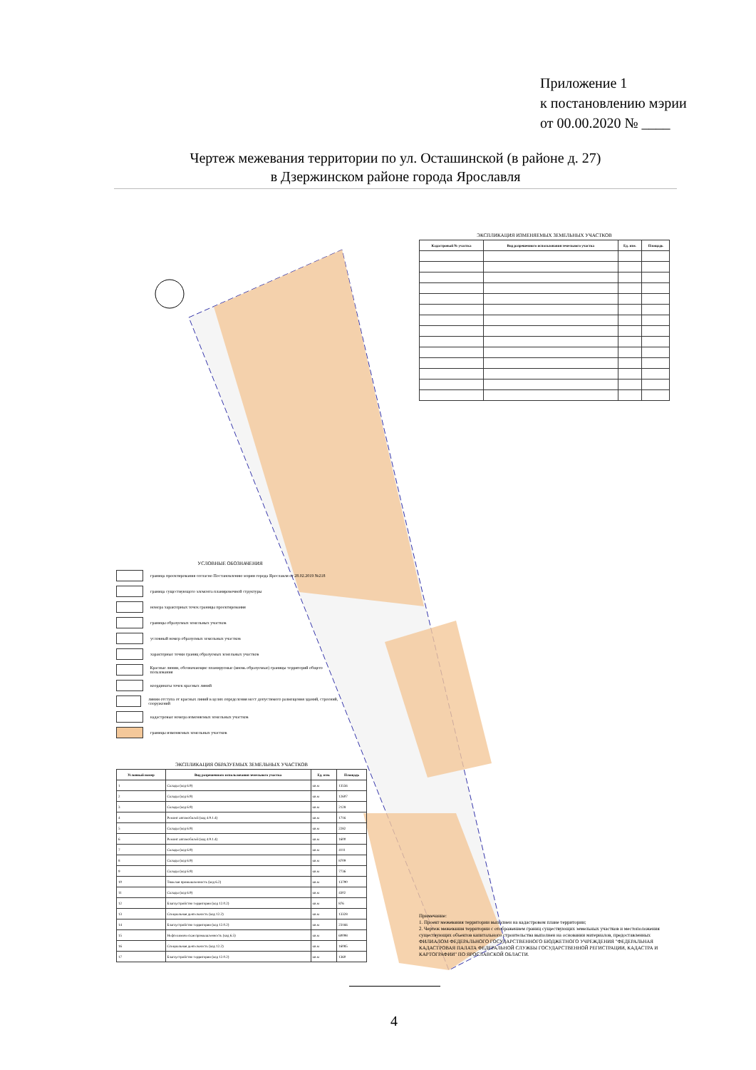Приложение 1
к постановлению мэрии
от 00.00.2020 № ____
Чертеж межевания территории по ул. Осташинской (в районе д. 27)
в Дзержинском районе города Ярославля
ЭКСПЛИКАЦИЯ ИЗМЕНЯЕМЫХ ЗЕМЕЛЬНЫХ УЧАСТКОВ
| Кадастровый № участка | Вид разрешенного использования земельного участка | Ед. изм. | Площадь |
| --- | --- | --- | --- |
УСЛОВНЫЕ ОБОЗНАЧЕНИЯ
граница проектирования согласно Постановлению мэрии города Ярославля от 28.02.2019 №218
граница существующего элемента планировочной структуры
номера характерных точек границы проектирования
границы образуемых земельных участков
условный номер образуемых земельных участков
характерные точки границ образуемых земельных участков
Красные линии, обозначающие планируемые (вновь образуемые) границы территорий общего пользования
координаты точек красных линий
линии отступа от красных линий в целях определения мест допустимого размещения зданий, строений, сооружений
кадастровые номера изменяемых земельных участков
границы изменяемых земельных участков
ЭКСПЛИКАЦИЯ ОБРАЗУЕМЫХ ЗЕМЕЛЬНЫХ УЧАСТКОВ
| Условный номер | Вид разрешенного использования земельного участка | Ед. изм. | Площадь |
| --- | --- | --- | --- |
| 1 | Склады (код 6.9) | кв.м | 13556 |
| 2 | Склады (код 6.9) | кв.м | 12607 |
| 3 | Склады (код 6.9) | кв.м | 2128 |
| 4 | Ремонт автомобилей (код 4.9.1.4) | кв.м | 1716 |
| 5 | Склады (код 6.9) | кв.м | 2282 |
| 6 | Ремонт автомобилей (код 4.9.1.4) | кв.м | 1600 |
| 7 | Склады (код 6.9) | кв.м | 4111 |
| 8 | Склады (код 6.9) | кв.м | 8709 |
| 9 | Склады (код 6.9) | кв.м | 7736 |
| 10 | Тяжелая промышленность (код 6.2) | кв.м | 13790 |
| 11 | Склады (код 6.9) | кв.м | 4302 |
| 12 | Благоустройство территории (код 12.0.2) | кв.м | 876 |
| 13 | Специальная деятельность (код 12.2) | кв.м | 13328 |
| 14 | Благоустройство территории (код 12.0.2) | кв.м | 23166 |
| 15 | Нефтехимическая промышленность (код 6.5) | кв.м | 60098 |
| 16 | Специальная деятельность (код 12.2) | кв.м | 16085 |
| 17 | Благоустройство территории (код 12.0.2) | кв.м | 1360 |
Примечание:
1. Проект межевания территории выполнен на кадастровом плане территории;
2. Чертеж межевания территории с отображением границ существующих земельных участков и местоположения существующих объектов капитального строительства выполнен на основании материалов, предоставленных ФИЛИАЛОМ ФЕДЕРАЛЬНОГО ГОСУДАРСТВЕННОГО БЮДЖЕТНОГО УЧРЕЖДЕНИЯ "ФЕДЕРАЛЬНАЯ КАДАСТРОВАЯ ПАЛАТА ФЕДЕРАЛЬНОЙ СЛУЖБЫ ГОСУДАРСТВЕННОЙ РЕГИСТРАЦИИ, КАДАСТРА И КАРТОГРАФИИ" ПО ЯРОСЛАВСКОЙ ОБЛАСТИ.
4